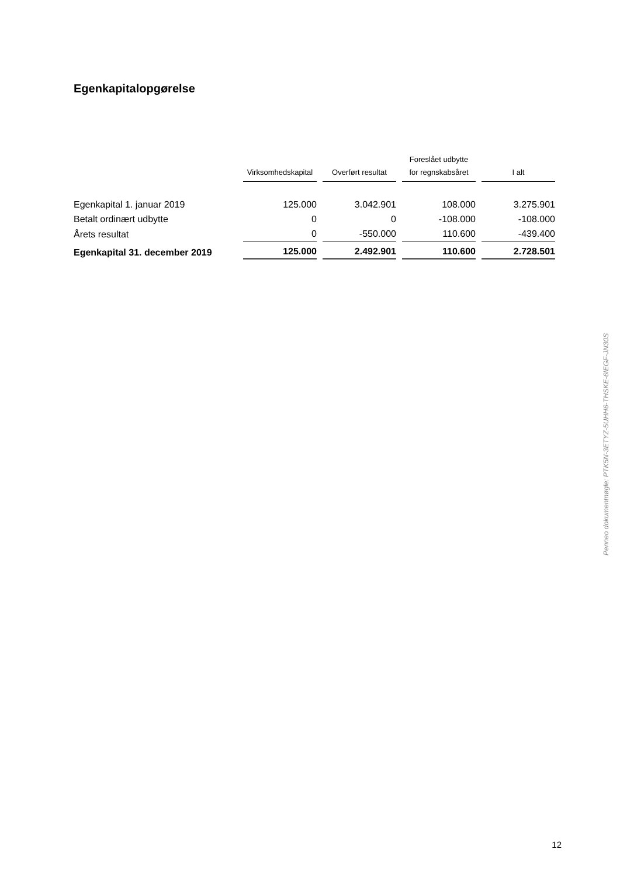Egenkapitalopgørelse
| | Virksomhedskapital | Overført resultat | Foreslået udbytte for regnskabsåret | I alt |
| --- | --- | --- | --- | --- |
| Egenkapital 1. januar 2019 | 125.000 | 3.042.901 | 108.000 | 3.275.901 |
| Betalt ordinært udbytte | 0 | 0 | -108.000 | -108.000 |
| Årets resultat | 0 | -550.000 | 110.600 | -439.400 |
| Egenkapital 31. december 2019 | 125.000 | 2.492.901 | 110.600 | 2.728.501 |
Penneo dokumentnøgle: PTK5N-3ETYZ-5UHH6-THSKE-6IEGF-JN30S
12